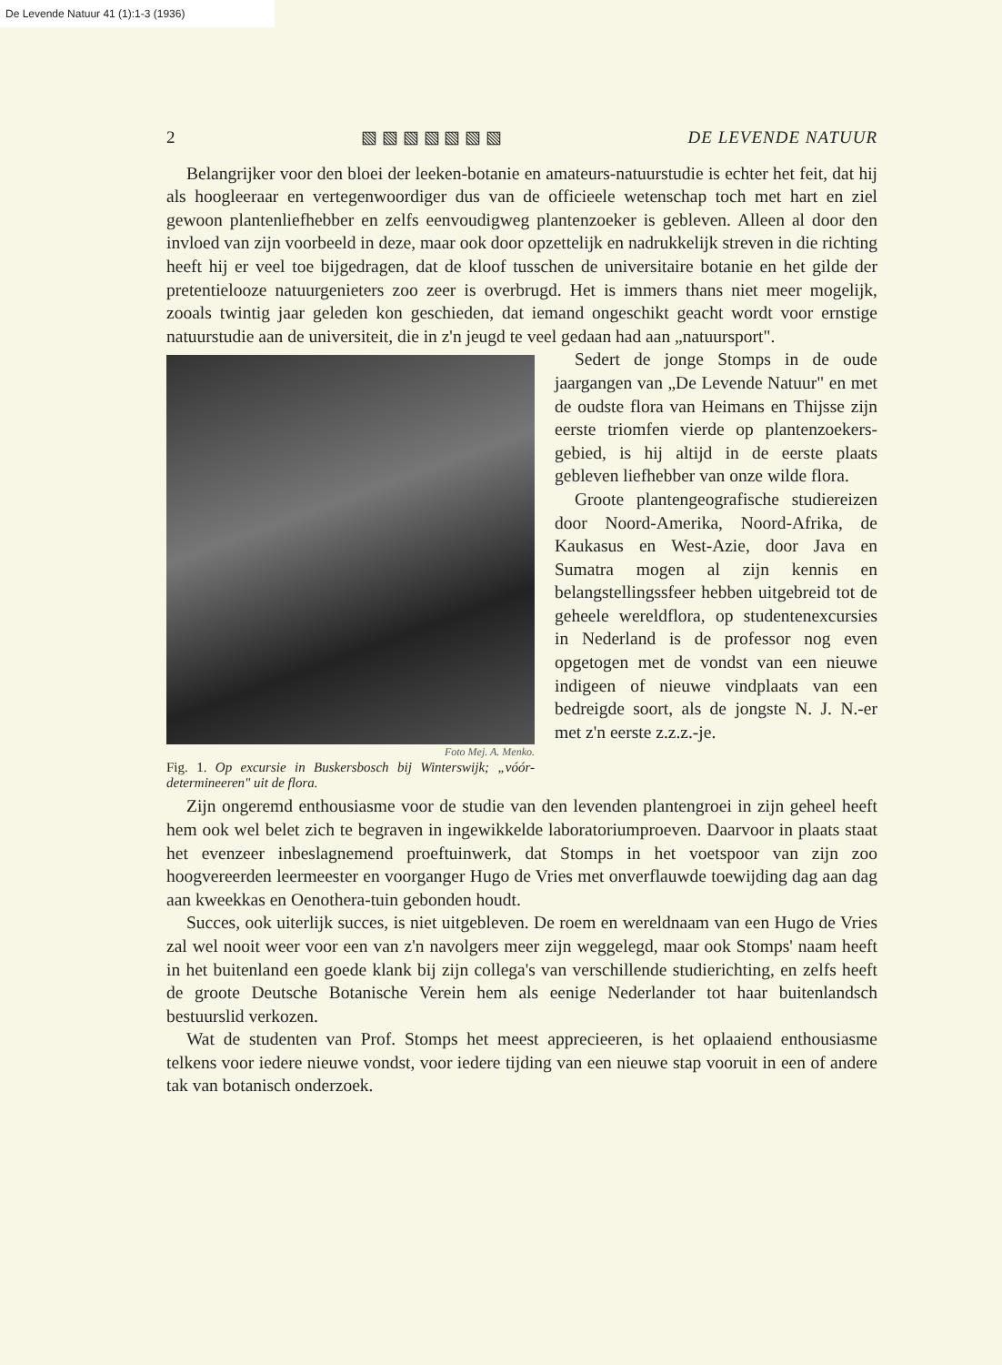De Levende Natuur 41 (1):1-3 (1936)
2 ▧ ▧ ▧ ▧ ▧ ▧ ▧ DE LEVENDE NATUUR
Belangrijker voor den bloei der leeken-botanie en amateurs-natuurstudie is echter het feit, dat hij als hoogleeraar en vertegenwoordiger dus van de officieele wetenschap toch met hart en ziel gewoon plantenliefhebber en zelfs eenvoudigweg plantenzoeker is gebleven. Alleen al door den invloed van zijn voorbeeld in deze, maar ook door opzettelijk en nadrukkelijk streven in die richting heeft hij er veel toe bijgedragen, dat de kloof tusschen de universitaire botanie en het gilde der pretentielooze natuurgenieters zoo zeer is overbrugd. Het is immers thans niet meer mogelijk, zooals twintig jaar geleden kon geschieden, dat iemand ongeschikt geacht wordt voor ernstige natuurstudie aan de universiteit, die in z'n jeugd te veel gedaan had aan „natuursport".
Foto Mej. A. Menko.
Fig. 1. Op excursie in Buskersbosch bij Winterswijk; „vóór-determineeren" uit de flora.
Sedert de jonge Stomps in de oude jaargangen van „De Levende Natuur" en met de oudste flora van Heimans en Thijsse zijn eerste triomfen vierde op plantenzoekers-gebied, is hij altijd in de eerste plaats gebleven liefhebber van onze wilde flora.
Groote plantengeografische studiereizen door Noord-Amerika, Noord-Afrika, de Kaukasus en West-Azie, door Java en Sumatra mogen al zijn kennis en belangstellingssfeer hebben uitgebreid tot de geheele wereldflora, op studentenexcursies in Nederland is de professor nog even opgetogen met de vondst van een nieuwe indigeen of nieuwe vindplaats van een bedreigde soort, als de jongste N. J. N.-er met z'n eerste z.z.z.-je.
Zijn ongeremd enthousiasme voor de studie van den levenden plantengroei in zijn geheel heeft hem ook wel belet zich te begraven in ingewikkelde laboratoriumproeven. Daarvoor in plaats staat het evenzeer inbeslagnemend proeftuinwerk, dat Stomps in het voetspoor van zijn zoo hoogvereerden leermeester en voorganger Hugo de Vries met onverflauwde toewijding dag aan dag aan kweekkas en Oenothera-tuin gebonden houdt.
Succes, ook uiterlijk succes, is niet uitgebleven. De roem en wereldnaam van een Hugo de Vries zal wel nooit weer voor een van z'n navolgers meer zijn weggelegd, maar ook Stomps' naam heeft in het buitenland een goede klank bij zijn collega's van verschillende studierichting, en zelfs heeft de groote Deutsche Botanische Verein hem als eenige Nederlander tot haar buitenlandsch bestuurslid verkozen.
Wat de studenten van Prof. Stomps het meest apprecieeren, is het oplaaiend enthousiasme telkens voor iedere nieuwe vondst, voor iedere tijding van een nieuwe stap vooruit in een of andere tak van botanisch onderzoek.